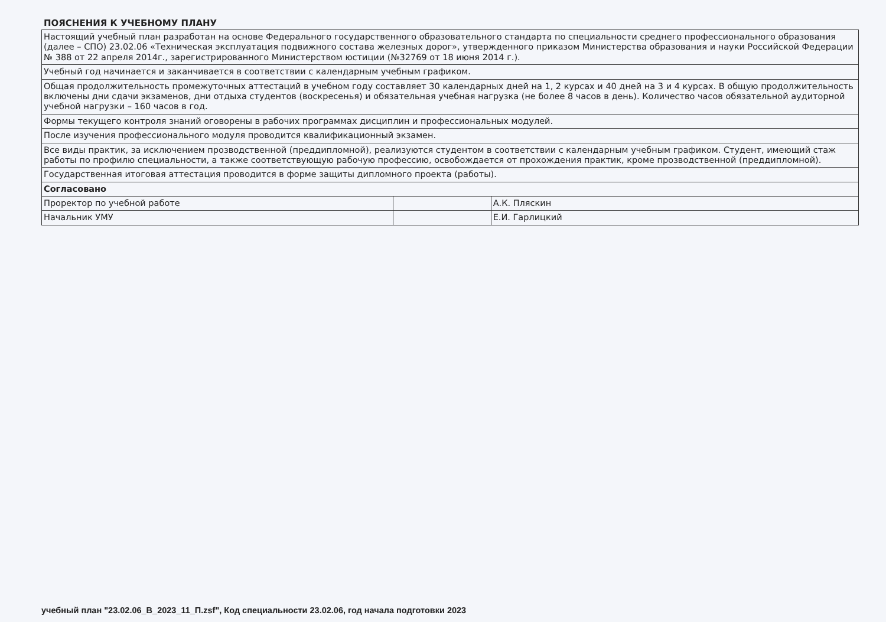ПОЯСНЕНИЯ К УЧЕБНОМУ ПЛАНУ
| Настоящий учебный план разработан на основе Федерального государственного образовательного стандарта по специальности среднего профессионального образования (далее – СПО) 23.02.06 «Техническая эксплуатация подвижного состава железных дорог», утвержденного приказом Министерства образования и науки Российской Федерации № 388 от 22 апреля 2014г., зарегистрированного Министерством юстиции (№32769 от 18 июня 2014 г.). | | |
| Учебный год начинается и заканчивается в соответствии с календарным учебным графиком. | | |
| Общая продолжительность промежуточных аттестаций в учебном году составляет 30 календарных дней на 1, 2 курсах и 40 дней на 3 и 4 курсах. В общую продолжительность включены дни сдачи экзаменов, дни отдыха студентов (воскресенья) и обязательная учебная нагрузка (не более 8 часов в день). Количество часов обязательной аудиторной учебной нагрузки – 160 часов в год. | | |
| Формы текущего контроля знаний оговорены в рабочих программах дисциплин и профессиональных модулей. | | |
| После изучения профессионального модуля проводится квалификационный экзамен. | | |
| Все виды практик, за исключением прозводственной (преддипломной), реализуются студентом в соответствии с календарным учебным графиком. Студент, имеющий стаж работы по профилю специальности, а также соответствующую рабочую профессию, освобождается от прохождения практик, кроме прозводственной (преддипломной). | | |
| Государственная итоговая аттестация проводится в форме защиты дипломного проекта (работы). | | |
| Согласовано | | |
| Проректор по учебной работе | | А.К. Пляскин |
| Начальник УМУ | | Е.И. Гарлицкий |
учебный план "23.02.06_В_2023_11_П.zsf", Код специальности 23.02.06, год начала подготовки 2023